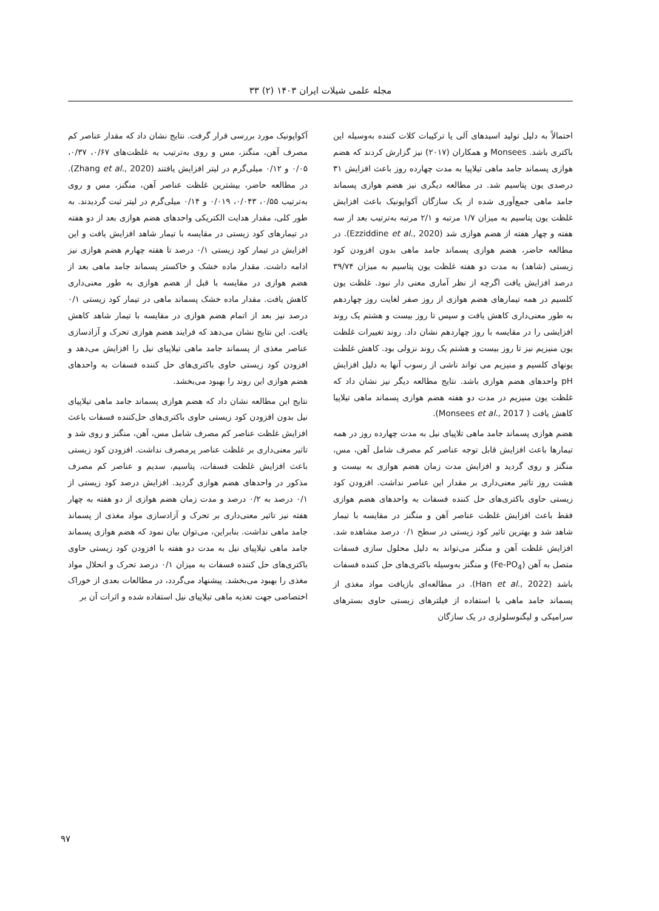مجله علمی شیلات ایران ۱۴۰۳ (۲) ۳۳
احتمالاً به دلیل تولید اسیدهای آلی یا ترکیبات کلات کننده به‌وسیله این باکتری باشد. Monsees و همکاران (۲۰۱۷) نیز گزارش کردند که هضم هوازی پسماند جامد ماهی تیلاپیا به مدت چهارده روز باعث افزایش ۳۱ درصدی یون پتاسیم شد. در مطالعه دیگری نیز هضم هوازی پسماند جامد ماهی جمع‌آوری شده از یک سازگان آکواپونیک باعث افزایش غلظت یون پتاسیم به میزان ۱/۷ مرتبه و ۲/۱ مرتبه به‌ترتیب بعد از سه هفته و چهار هفته از هضم هوازی شد (Ezziddine et al., 2020). در مطالعه حاضر، هضم هوازی پسماند جامد ماهی بدون افزودن کود زیستی (شاهد) به مدت دو هفته غلظت یون پتاسیم به میزان ۳۹/۷۴ درصد افزایش یافت اگرچه از نظر آماری معنی دار نبود. غلظت یون کلسیم در همه تیمارهای هضم هوازی از روز صفر لغایت روز چهاردهم به طور معنی‌داری کاهش یافت و سپس تا روز بیست و هشتم یک روند افزایشی را در مقایسه با روز چهاردهم نشان داد. روند تغییرات غلظت یون منیزیم نیز تا روز بیست و هشتم یک روند نزولی بود. کاهش غلظت یونهای کلسیم و منیزیم می تواند ناشی از رسوب آنها به دلیل افزایش pH واحدهای هضم هوازی باشد. نتایج مطالعه دیگر نیز نشان داد که غلظت یون منیزیم در مدت دو هفته هضم هوازی پسماند ماهی تیلاپیا کاهش یافت ( Monsees et al., 2017).
هضم هوازی پسماند جامد ماهی تلاپیای نیل به مدت چهارده روز در همه تیمارها باعث افزایش قابل توجه عناصر کم مصرف شامل آهن، مس، منگنز و روی گردید و افزایش مدت زمان هضم هوازی به بیست و هشت روز تاثیر معنی‌داری بر مقدار این عناصر نداشت. افزودن کود زیستی حاوی باکتری‌های حل کننده فسفات به واحدهای هضم هوازی فقط باعث افزایش غلظت عناصر آهن و منگنز در مقایسه با تیمار شاهد شد و بهترین تاثیر کود زیستی در سطح ۰/۱ درصد مشاهده شد. افزایش غلظت آهن و منگنز می‌تواند به دلیل محلول سازی فسفات متصل به آهن (Fe-PO<sub>4</sub>) و منگنز به‌وسیله باکتری‌های حل کننده فسفات باشد (Han et al., 2022). در مطالعه‌ای بازیافت مواد مغذی از پسماند جامد ماهی با استفاده از فیلترهای زیستی حاوی بسترهای سرامیکی و لیگنوسلولزی در یک سازگان
آکواپونیک مورد بررسی قرار گرفت. نتایج نشان داد که مقدار عناصر کم مصرف آهن، منگنز، مس و روی به‌ترتیب به غلظت‌های ۰/۶۷، ۰/۳۷، ۰/۰۵ و ۰/۱۲ میلی‌گرم در لیتر افزایش یافتند (Zhang et al., 2020). در مطالعه حاضر، بیشترین غلظت عناصر آهن، منگنز، مس و روی به‌ترتیب ۰/۵۵، ۰/۰۴۳، ۰/۰۱۹ و ۰/۱۴ میلی‌گرم در لیتر ثبت گردیدند. به طور کلی، مقدار هدایت الکتریکی واحدهای هضم هوازی بعد از دو هفته در تیمارهای کود زیستی در مقایسه با تیمار شاهد افزایش یافت و این افزایش در تیمار کود زیستی ۰/۱ درصد تا هفته چهارم هضم هوازی نیز ادامه داشت. مقدار ماده خشک و خاکستر پسماند جامد ماهی بعد از هضم هوازی در مقایسه با قبل از هضم هوازی به طور معنی‌داری کاهش یافت. مقدار ماده خشک پسماند ماهی در تیمار کود زیستی ۰/۱ درصد نیز بعد از اتمام هضم هوازی در مقایسه با تیمار شاهد کاهش یافت. این نتایج نشان می‌دهد که فرایند هضم هوازی تحرک و آزادسازی عناصر مغذی از پسماند جامد ماهی تیلاپیای نیل را افزایش می‌دهد و افزودن کود زیستی حاوی باکتری‌های حل کننده فسفات به واحدهای هضم هوازی این روند را بهبود می‌بخشد.
نتایج این مطالعه نشان داد که هضم هوازی پسماند جامد ماهی تیلاپیای نیل بدون افزودن کود زیستی حاوی باکتری‌های حل‌کننده فسفات باعث افزایش غلظت عناصر کم مصرف شامل مس، آهن، منگنز و روی شد و تاثیر معنی‌داری بر غلظت عناصر پرمصرف نداشت. افزودن کود زیستی باعث افزایش غلظت فسفات، پتاسیم، سدیم و عناصر کم مصرف مذکور در واحدهای هضم هوازی گردید. افزایش درصد کود زیستی از ۰/۱ درصد به ۰/۲ درصد و مدت زمان هضم هوازی از دو هفته به چهار هفته نیز تاثیر معنی‌داری بر تحرک و آزادسازی مواد مغذی از پسماند جامد ماهی نداشت. بنابراین، می‌توان بیان نمود که هضم هوازی پسماند جامد ماهی تیلاپیای نیل به مدت دو هفته با افزودن کود زیستی حاوی باکتری‌های حل کننده فسفات به میزان ۰/۱ درصد تحرک و انحلال مواد مغذی را بهبود می‌بخشد. پیشنهاد می‌گردد، در مطالعات بعدی از خوراک اختصاصی جهت تغذیه ماهی تیلاپیای نیل استفاده شده و اثرات آن بر
۹۷